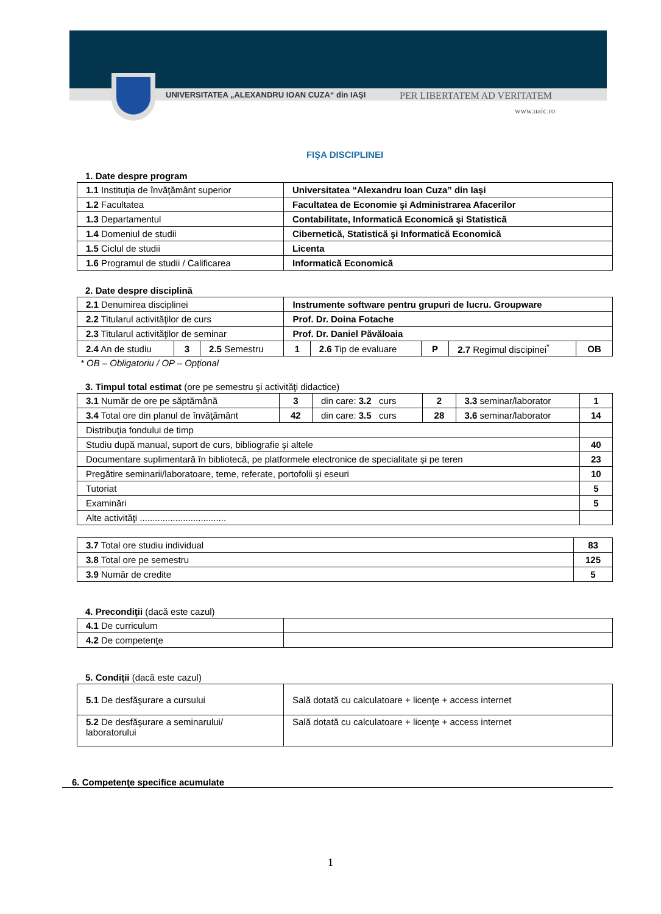UNIVERSITATEA „ALEXANDRU IOAN CUZA“ din IAŞI
PER LIBERTATEM AD VERITATEM
www.uaic.ro
FIŞA DISCIPLINEI
1. Date despre program
| 1.1 Instituţia de învăţământ superior | Universitatea “Alexandru Ioan Cuza” din Iaşi |
| 1.2 Facultatea | Facultatea de Economie şi Administrarea Afacerilor |
| 1.3 Departamentul | Contabilitate, Informatică Economică şi Statistică |
| 1.4 Domeniul de studii | Cibernetică, Statistică şi Informatică Economică |
| 1.5 Ciclul de studii | Licenta |
| 1.6 Programul de studii / Calificarea | Informatică Economică |
2. Date despre disciplină
| 2.1 Denumirea disciplinei | | | Instrumente software pentru grupuri de lucru. Groupware | | | | |
| 2.2 Titularul activităţilor de curs | | | Prof. Dr. Doina Fotache | | | | |
| 2.3 Titularul activităţilor de seminar | | | Prof. Dr. Daniel Păvăloaia | | | | |
| 2.4 An de studiu | 3 | 2.5 Semestru | 1 | 2.6 Tip de evaluare | P | 2.7 Regimul discipinei<sup>*</sup> | OB |
* OB – Obligatoriu / OP – Opţional
3. Timpul total estimat (ore pe semestru şi activităţi didactice)
| 3.1 Număr de ore pe săptămână | 3 | din care: 3.2 curs | 2 | 3.3 seminar/laborator | 1 |
| 3.4 Total ore din planul de învăţământ | 42 | din care: 3.5 curs | 28 | 3.6 seminar/laborator | 14 |
| Distribuţia fondului de timp | | | | | |
| Studiu după manual, suport de curs, bibliografie şi altele | | | | | 40 |
| Documentare suplimentară în bibliotecă, pe platformele electronice de specialitate şi pe teren | | | | | 23 |
| Pregătire seminarii/laboratoare, teme, referate, portofolii şi eseuri | | | | | 10 |
| Tutoriat | | | | | 5 |
| Examinări | | | | | 5 |
| Alte activităţi .................................. | | | | | |
| 3.7 Total ore studiu individual | 83 |
| 3.8 Total ore pe semestru | 125 |
| 3.9 Număr de credite | 5 |
4. Precondiţii (dacă este cazul)
| 4.1 De curriculum | |
| 4.2 De competenţe | |
5. Condiţii (dacă este cazul)
| 5.1 De desfăşurare a cursului | Sală dotată cu calculatoare + licenţe + access internet |
| 5.2 De desfăşurare a seminarului/ laboratorului | Sală dotată cu calculatoare + licenţe + access internet |
6. Competenţe specifice acumulate
1